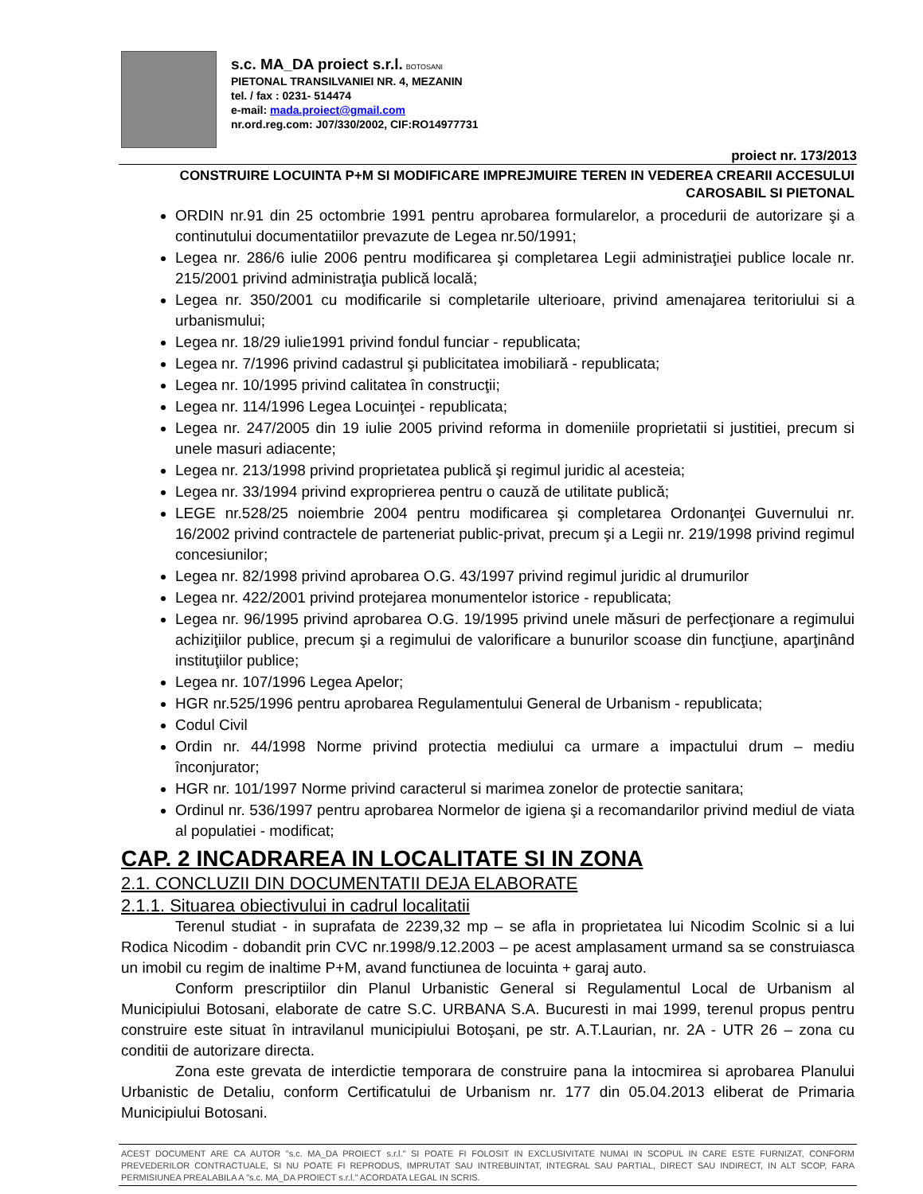s.c. MA_DA proiect s.r.l. BOTOSANI
PIETONAL TRANSILVANIEI NR. 4, MEZANIN
tel. / fax : 0231- 514474
e-mail: mada.proiect@gmail.com
nr.ord.reg.com: J07/330/2002, CIF:RO14977731
proiect nr. 173/2013
CONSTRUIRE LOCUINTA P+M SI MODIFICARE IMPREJMUIRE TEREN IN VEDEREA CREARII ACCESULUI CAROSABIL SI PIETONAL
ORDIN nr.91 din 25 octombrie 1991 pentru aprobarea formularelor, a procedurii de autorizare şi a continutului documentatiilor prevazute de Legea nr.50/1991;
Legea nr. 286/6 iulie 2006 pentru modificarea şi completarea Legii administraţiei publice locale nr. 215/2001 privind administraţia publică locală;
Legea nr. 350/2001 cu modificarile si completarile ulterioare, privind amenajarea teritoriului si a urbanismului;
Legea nr. 18/29 iulie1991 privind fondul funciar - republicata;
Legea nr. 7/1996 privind cadastrul şi publicitatea imobiliară - republicata;
Legea nr. 10/1995 privind calitatea în construcţii;
Legea nr. 114/1996 Legea Locuinţei - republicata;
Legea nr. 247/2005 din 19 iulie 2005 privind reforma in domeniile proprietatii si justitiei, precum si unele masuri adiacente;
Legea nr. 213/1998 privind proprietatea publică şi regimul juridic al acesteia;
Legea nr. 33/1994 privind exproprierea pentru o cauză de utilitate publică;
LEGE nr.528/25 noiembrie 2004 pentru modificarea şi completarea Ordonanţei Guvernului nr. 16/2002 privind contractele de parteneriat public-privat, precum şi a Legii nr. 219/1998 privind regimul concesiunilor;
Legea nr. 82/1998 privind aprobarea O.G. 43/1997 privind regimul juridic al drumurilor
Legea nr. 422/2001 privind protejarea monumentelor istorice - republicata;
Legea nr. 96/1995 privind aprobarea O.G. 19/1995 privind unele măsuri de perfecţionare a regimului achiziţiilor publice, precum şi a regimului de valorificare a bunurilor scoase din funcţiune, aparţinând instituţiilor publice;
Legea nr. 107/1996 Legea Apelor;
HGR nr.525/1996 pentru aprobarea Regulamentului General de Urbanism - republicata;
Codul Civil
Ordin nr. 44/1998 Norme privind protectia mediului ca urmare a impactului drum – mediu înconjurator;
HGR nr. 101/1997 Norme privind caracterul si marimea zonelor de protectie sanitara;
Ordinul nr. 536/1997 pentru aprobarea Normelor de igiena şi a recomandarilor privind mediul de viata al populatiei - modificat;
CAP. 2 INCADRAREA IN LOCALITATE SI IN ZONA
2.1. CONCLUZII DIN DOCUMENTATII DEJA ELABORATE
2.1.1. Situarea obiectivului in cadrul localitatii
Terenul studiat - in suprafata de 2239,32 mp – se afla in proprietatea lui Nicodim Scolnic si a lui Rodica Nicodim - dobandit prin CVC nr.1998/9.12.2003 – pe acest amplasament urmand sa se construiasca un imobil cu regim de inaltime P+M, avand functiunea de locuinta + garaj auto.
Conform prescriptiilor din Planul Urbanistic General si Regulamentul Local de Urbanism al Municipiului Botosani, elaborate de catre S.C. URBANA S.A. Bucuresti in mai 1999, terenul propus pentru construire este situat în intravilanul municipiului Botoşani, pe str. A.T.Laurian, nr. 2A - UTR 26 – zona cu conditii de autorizare directa.
Zona este grevata de interdictie temporara de construire pana la intocmirea si aprobarea Planului Urbanistic de Detaliu, conform Certificatului de Urbanism nr. 177 din 05.04.2013 eliberat de Primaria Municipiului Botosani.
ACEST DOCUMENT ARE CA AUTOR "s.c. MA_DA PROIECT s.r.l." SI POATE FI FOLOSIT IN EXCLUSIVITATE NUMAI IN SCOPUL IN CARE ESTE FURNIZAT, CONFORM PREVEDERILOR CONTRACTUALE, SI NU POATE FI REPRODUS, IMPRUTAT SAU INTREBUINTAT, INTEGRAL SAU PARTIAL, DIRECT SAU INDIRECT, IN ALT SCOP, FARA PERMISIUNEA PREALABILA A "s.c. MA_DA PROIECT s.r.l." ACORDATA LEGAL IN SCRIS.